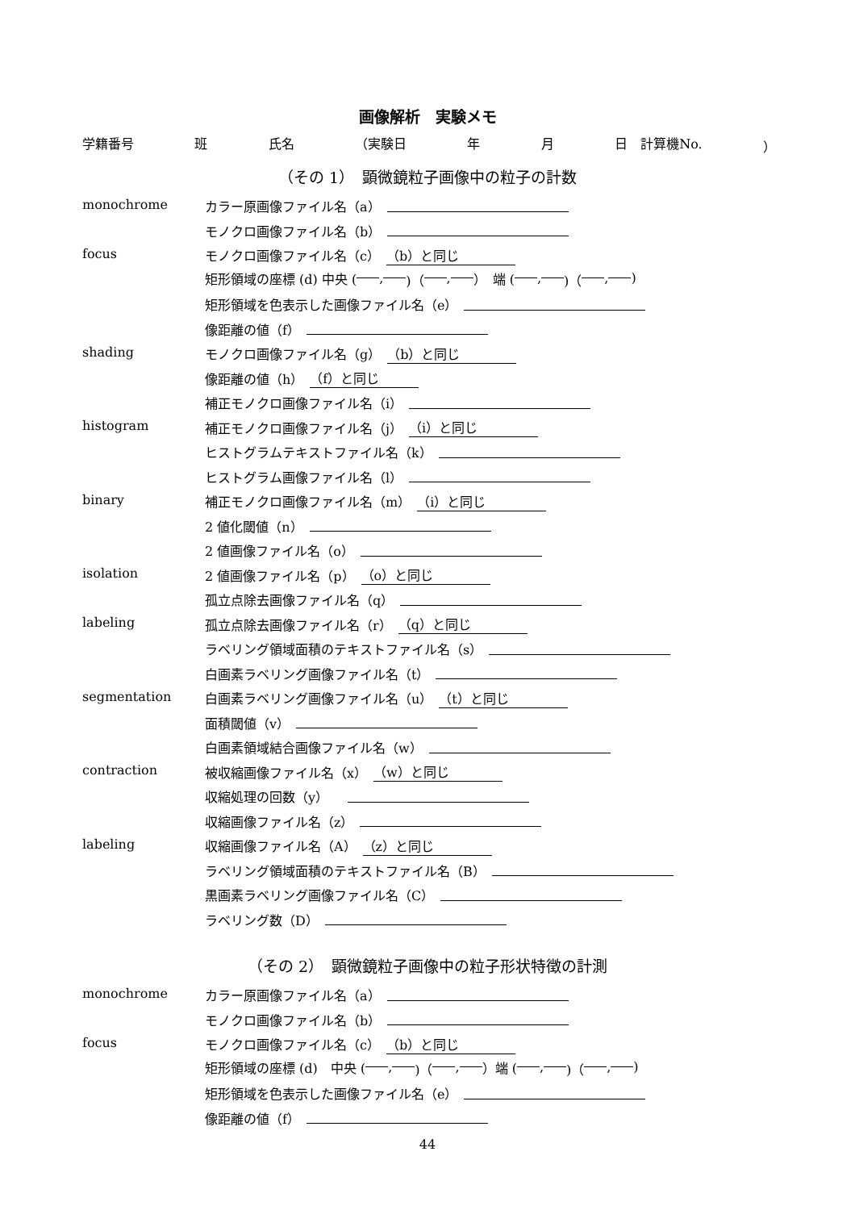画像解析　実験メモ
学籍番号 班 氏名 （実験日 年 月 日　計算機No. ）
（その 1）　顕微鏡粒子画像中の粒子の計数
monochrome カラー原画像ファイル名（a）
モノクロ画像ファイル名（b）
focus モノクロ画像ファイル名（c） （b）と同じ
矩形領域の座標 (d) 中央 ( , )（ , ）　端 ( , )（ , )
矩形領域を色表示した画像ファイル名（e）
像距離の値（f）
shading モノクロ画像ファイル名（g） （b）と同じ
像距離の値（h） （f）と同じ
補正モノクロ画像ファイル名（i）
histogram 補正モノクロ画像ファイル名（j） （i）と同じ
ヒストグラムテキストファイル名（k）
ヒストグラム画像ファイル名（l）
binary 補正モノクロ画像ファイル名（m） （i）と同じ
2 値化閾値（n）
2 値画像ファイル名（o）
isolation 2 値画像ファイル名（p） （o）と同じ
孤立点除去画像ファイル名（q）
labeling 孤立点除去画像ファイル名（r） （q）と同じ
ラベリング領域面積のテキストファイル名（s）
白画素ラベリング画像ファイル名（t）
segmentation 白画素ラベリング画像ファイル名（u） （t）と同じ
面積閾値（v）
白画素領域結合画像ファイル名（w）
contraction 被収縮画像ファイル名（x） （w）と同じ
収縮処理の回数（y）　
収縮画像ファイル名（z）
labeling 収縮画像ファイル名（A） （z）と同じ
ラベリング領域面積のテキストファイル名（B）
黒画素ラベリング画像ファイル名（C）
ラベリング数（D）
（その 2）　顕微鏡粒子画像中の粒子形状特徴の計測
monochrome カラー原画像ファイル名（a）
モノクロ画像ファイル名（b）
focus モノクロ画像ファイル名（c） （b）と同じ
矩形領域の座標 (d)　中央 ( , )（ , ）端 ( , )（ , )
矩形領域を色表示した画像ファイル名（e）
像距離の値（f）
44